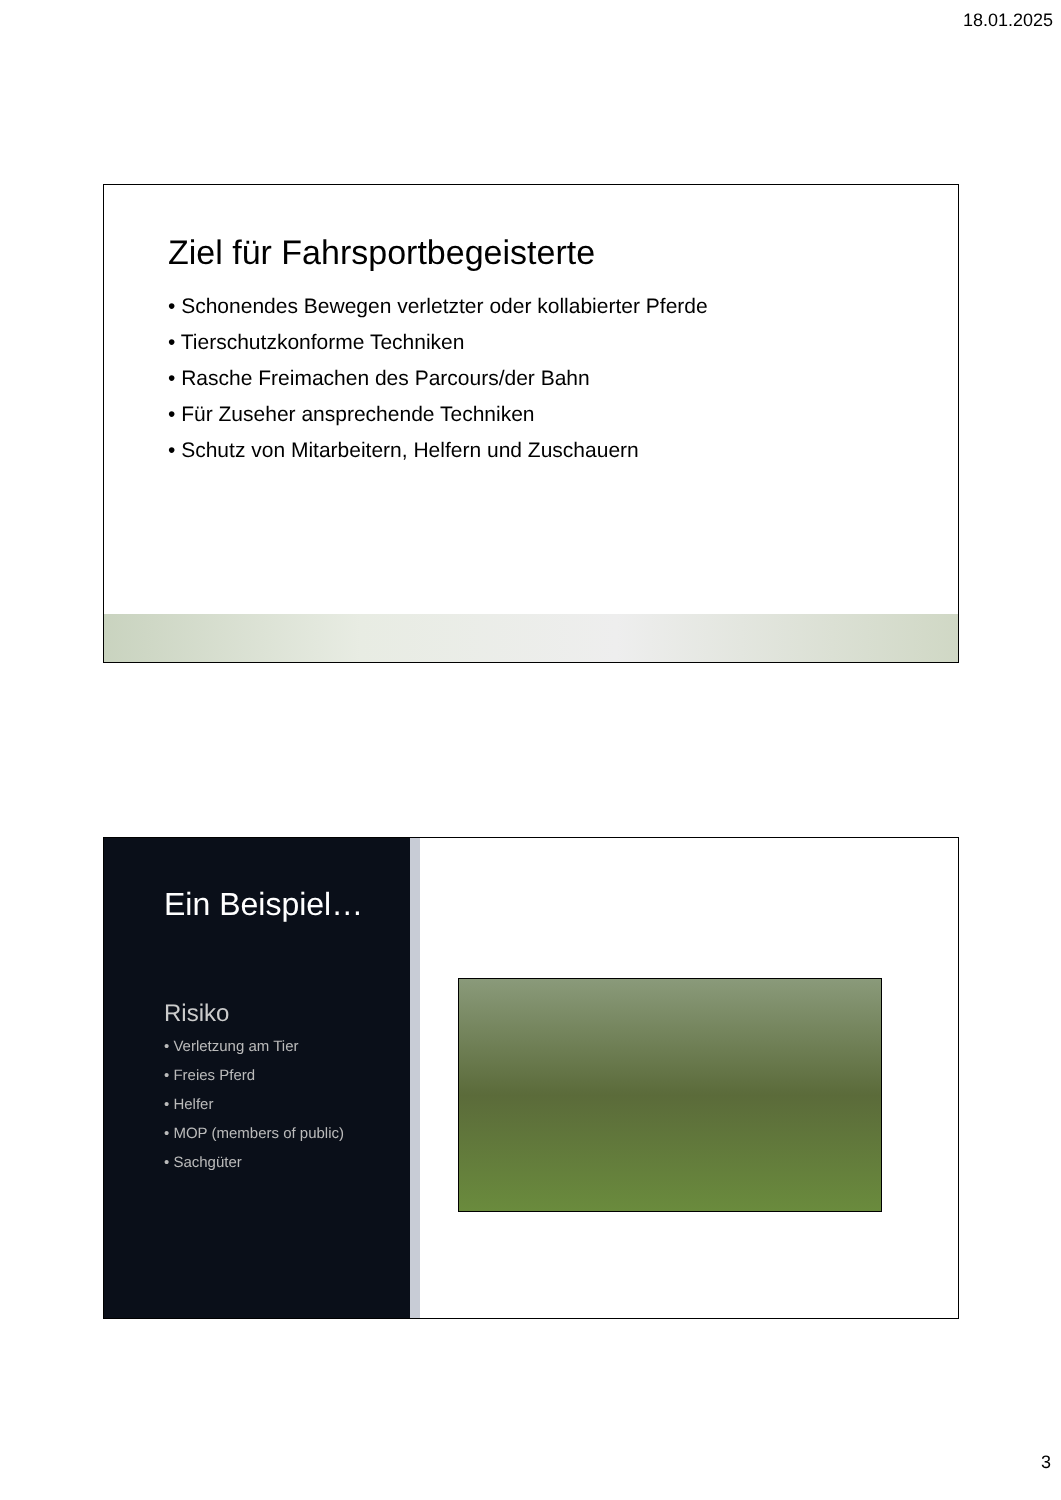18.01.2025
Ziel für Fahrsportbegeisterte
• Schonendes Bewegen verletzter oder kollabierter Pferde
• Tierschutzkonforme Techniken
• Rasche Freimachen des Parcours/der Bahn
• Für Zuseher ansprechende Techniken
• Schutz von Mitarbeitern, Helfern und Zuschauern
Ein Beispiel…
Risiko
• Verletzung am Tier
• Freies Pferd
• Helfer
• MOP (members of public)
• Sachgüter
3